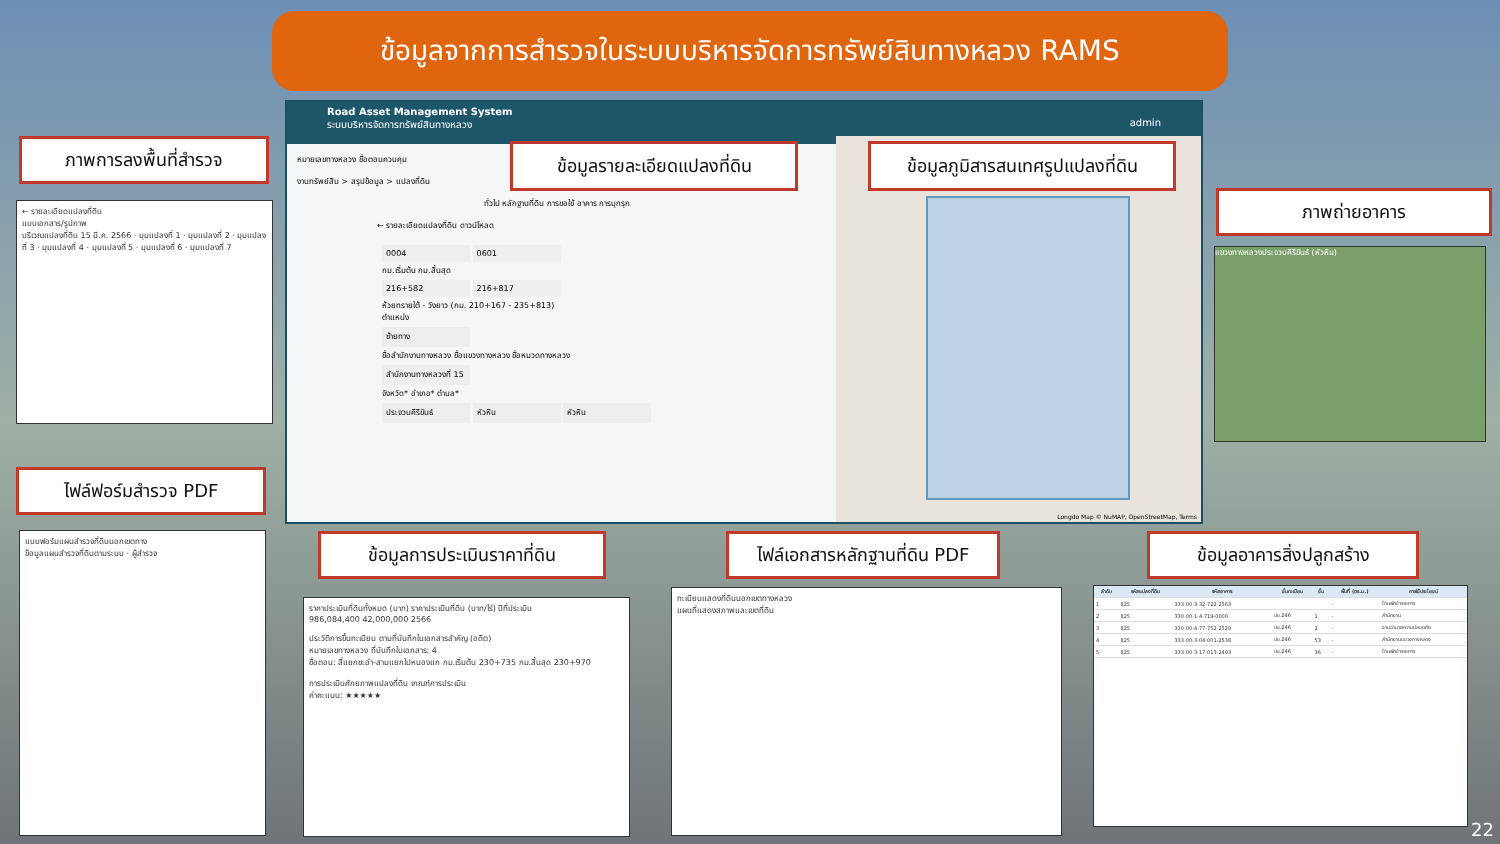ข้อมูลจากการสำรวจในระบบบริหารจัดการทรัพย์สินทางหลวง RAMS
Road Asset Management System
ระบบบริหารจัดการทรัพย์สินทางหลวง admin
หมายเลขทางหลวง ชื่อตอนควบคุม
งานทรัพย์สิน > สรุปข้อมูล > แปลงที่ดิน
ทั่วไป หลักฐานที่ดิน การขอใช้ อาคาร การบุกรุก
← รายละเอียดแปลงที่ดิน ดาวน์โหลด
0004 0601
กม.เริ่มต้น กม.สิ้นสุด
216+582 216+817
ห้วยทรายใต้ - วังยาว (กม. 210+167 - 235+813)
ตำแหน่ง
ซ้ายทาง
ชื่อสำนักงานทางหลวง ชื่อแขวงทางหลวง ชื่อหมวดทางหลวง
สำนักงานทางหลวงที่ 15
จังหวัด* อำเภอ* ตำบล*
ประจวบคีรีขันธ์ หัวหิน หัวหิน
Longdo Map © NuMAP, OpenStreetMap, Terms
ข้อมูลรายละเอียดแปลงที่ดิน
ข้อมูลภูมิสารสนเทศรูปแปลงที่ดิน
ภาพการลงพื้นที่สำรวจ
← รายละเอียดแปลงที่ดิน
แบบเอกสาร/รูปภาพ
บริเวณแปลงที่ดิน 15 มี.ค. 2566 · มุมแปลงที่ 1 · มุมแปลงที่ 2 · มุมแปลงที่ 3 · มุมแปลงที่ 4 · มุมแปลงที่ 5 · มุมแปลงที่ 6 · มุมแปลงที่ 7
ภาพถ่ายอาคาร
แขวงทางหลวงประจวบคีรีขันธ์ (หัวหิน)
ไฟล์ฟอร์มสำรวจ PDF
แบบฟอร์มแผนสำรวจที่ดินนอกเขตทาง
ข้อมูลแผนสำรวจที่ดินตามระบบ · ผู้สำรวจ
ข้อมูลการประเมินราคาที่ดิน
ราคาประเมินที่ดินทั้งหมด (บาท) ราคาประเมินที่ดิน (บาท/ไร่) ปีที่ประเมิน
986,084,400 42,000,000 2566
ประวัติการขึ้นทะเบียน ตามที่บันทึกในเอกสารสำคัญ (อดีต)
หมายเลขทางหลวง ที่บันทึกในเอกสาร: 4
ชื่อตอน: สี่แยกชะอำ-สามแยกไปหนองแก กม.เริ่มต้น 230+735 กม.สิ้นสุด 230+970
การประเมินศักยภาพแปลงที่ดิน เกณฑ์การประเมิน
ค่าคะแนน: ★★★★★
ไฟล์เอกสารหลักฐานที่ดิน PDF
ทะเบียนแสดงที่ดินนอกเขตทางหลวง
แผนที่แสดงสภาพและเขตที่ดิน
ข้อมูลอาคารสิ่งปลูกสร้าง
| ลำดับ | รหัสแปลงที่ดิน | รหัสอาคาร | ชั้นทะเบียน | ชั้น | พื้นที่ (ตร.ม.) | การใช้ประโยชน์ |
| --- | --- | --- | --- | --- | --- | --- |
| 1 | 825 | 333-00-3-32-722-2563 | | | - | บ้านพักข้าราชการ |
| 2 | 825 | 330-00-1-4-719-0000 | ปข.246 | 1 | - | สำนักงาน |
| 3 | 825 | 330-00-4-77-752-2529 | ปข.246 | 2 | - | งานอำนวยความปลอดภัย |
| 4 | 825 | 333-00-3-04-001-2538 | ปข.246 | 53 | - | สำนักงานแขวงทางหลวง |
| 5 | 825 | 333-00-3-17-013-2493 | ปข.246 | 36 | - | บ้านพักข้าราชการ |
22